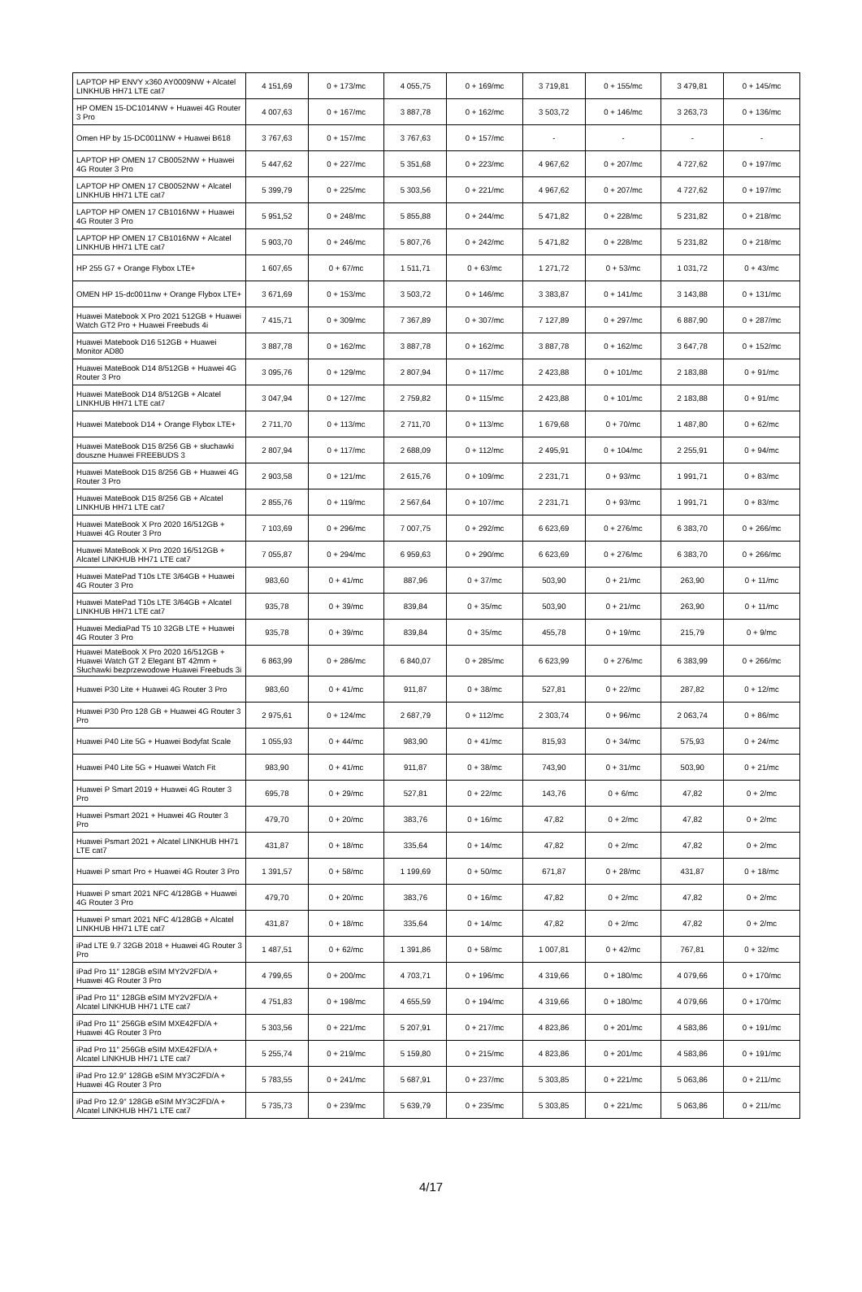| LAPTOP HP ENVY x360 AY0009NW + Alcatel LINKHUB HH71 LTE cat7 | 4 151,69 | 0 + 173/mc | 4 055,75 | 0 + 169/mc | 3 719,81 | 0 + 155/mc | 3 479,81 | 0 + 145/mc |
| HP OMEN 15-DC1014NW + Huawei 4G Router 3 Pro | 4 007,63 | 0 + 167/mc | 3 887,78 | 0 + 162/mc | 3 503,72 | 0 + 146/mc | 3 263,73 | 0 + 136/mc |
| Omen HP by 15-DC0011NW + Huawei B618 | 3 767,63 | 0 + 157/mc | 3 767,63 | 0 + 157/mc | - | - | - | - |
| LAPTOP HP OMEN 17 CB0052NW + Huawei 4G Router 3 Pro | 5 447,62 | 0 + 227/mc | 5 351,68 | 0 + 223/mc | 4 967,62 | 0 + 207/mc | 4 727,62 | 0 + 197/mc |
| LAPTOP HP OMEN 17 CB0052NW + Alcatel LINKHUB HH71 LTE cat7 | 5 399,79 | 0 + 225/mc | 5 303,56 | 0 + 221/mc | 4 967,62 | 0 + 207/mc | 4 727,62 | 0 + 197/mc |
| LAPTOP HP OMEN 17 CB1016NW + Huawei 4G Router 3 Pro | 5 951,52 | 0 + 248/mc | 5 855,88 | 0 + 244/mc | 5 471,82 | 0 + 228/mc | 5 231,82 | 0 + 218/mc |
| LAPTOP HP OMEN 17 CB1016NW + Alcatel LINKHUB HH71 LTE cat7 | 5 903,70 | 0 + 246/mc | 5 807,76 | 0 + 242/mc | 5 471,82 | 0 + 228/mc | 5 231,82 | 0 + 218/mc |
| HP 255 G7 + Orange Flybox LTE+ | 1 607,65 | 0 + 67/mc | 1 511,71 | 0 + 63/mc | 1 271,72 | 0 + 53/mc | 1 031,72 | 0 + 43/mc |
| OMEN HP 15-dc0011nw + Orange Flybox LTE+ | 3 671,69 | 0 + 153/mc | 3 503,72 | 0 + 146/mc | 3 383,87 | 0 + 141/mc | 3 143,88 | 0 + 131/mc |
| Huawei Matebook X Pro 2021 512GB + Huawei Watch GT2 Pro + Huawei Freebuds 4i | 7 415,71 | 0 + 309/mc | 7 367,89 | 0 + 307/mc | 7 127,89 | 0 + 297/mc | 6 887,90 | 0 + 287/mc |
| Huawei Matebook D16 512GB + Huawei Monitor AD80 | 3 887,78 | 0 + 162/mc | 3 887,78 | 0 + 162/mc | 3 887,78 | 0 + 162/mc | 3 647,78 | 0 + 152/mc |
| Huawei MateBook D14 8/512GB + Huawei 4G Router 3 Pro | 3 095,76 | 0 + 129/mc | 2 807,94 | 0 + 117/mc | 2 423,88 | 0 + 101/mc | 2 183,88 | 0 + 91/mc |
| Huawei MateBook D14 8/512GB + Alcatel LINKHUB HH71 LTE cat7 | 3 047,94 | 0 + 127/mc | 2 759,82 | 0 + 115/mc | 2 423,88 | 0 + 101/mc | 2 183,88 | 0 + 91/mc |
| Huawei Matebook D14 + Orange Flybox LTE+ | 2 711,70 | 0 + 113/mc | 2 711,70 | 0 + 113/mc | 1 679,68 | 0 + 70/mc | 1 487,80 | 0 + 62/mc |
| Huawei MateBook D15 8/256 GB + słuchawki douszne Huawei FREEBUDS 3 | 2 807,94 | 0 + 117/mc | 2 688,09 | 0 + 112/mc | 2 495,91 | 0 + 104/mc | 2 255,91 | 0 + 94/mc |
| Huawei MateBook D15 8/256 GB + Huawei 4G Router 3 Pro | 2 903,58 | 0 + 121/mc | 2 615,76 | 0 + 109/mc | 2 231,71 | 0 + 93/mc | 1 991,71 | 0 + 83/mc |
| Huawei MateBook D15 8/256 GB + Alcatel LINKHUB HH71 LTE cat7 | 2 855,76 | 0 + 119/mc | 2 567,64 | 0 + 107/mc | 2 231,71 | 0 + 93/mc | 1 991,71 | 0 + 83/mc |
| Huawei MateBook X Pro 2020 16/512GB + Huawei 4G Router 3 Pro | 7 103,69 | 0 + 296/mc | 7 007,75 | 0 + 292/mc | 6 623,69 | 0 + 276/mc | 6 383,70 | 0 + 266/mc |
| Huawei MateBook X Pro 2020 16/512GB + Alcatel LINKHUB HH71 LTE cat7 | 7 055,87 | 0 + 294/mc | 6 959,63 | 0 + 290/mc | 6 623,69 | 0 + 276/mc | 6 383,70 | 0 + 266/mc |
| Huawei MatePad T10s LTE 3/64GB + Huawei 4G Router 3 Pro | 983,60 | 0 + 41/mc | 887,96 | 0 + 37/mc | 503,90 | 0 + 21/mc | 263,90 | 0 + 11/mc |
| Huawei MatePad T10s LTE 3/64GB + Alcatel LINKHUB HH71 LTE cat7 | 935,78 | 0 + 39/mc | 839,84 | 0 + 35/mc | 503,90 | 0 + 21/mc | 263,90 | 0 + 11/mc |
| Huawei MediaPad T5 10 32GB LTE + Huawei 4G Router 3 Pro | 935,78 | 0 + 39/mc | 839,84 | 0 + 35/mc | 455,78 | 0 + 19/mc | 215,79 | 0 + 9/mc |
| Huawei MateBook X Pro 2020 16/512GB + Huawei Watch GT 2 Elegant BT 42mm + Słuchawki bezprzewodowe Huawei Freebuds 3i | 6 863,99 | 0 + 286/mc | 6 840,07 | 0 + 285/mc | 6 623,99 | 0 + 276/mc | 6 383,99 | 0 + 266/mc |
| Huawei P30 Lite + Huawei 4G Router 3 Pro | 983,60 | 0 + 41/mc | 911,87 | 0 + 38/mc | 527,81 | 0 + 22/mc | 287,82 | 0 + 12/mc |
| Huawei P30 Pro 128 GB + Huawei 4G Router 3 Pro | 2 975,61 | 0 + 124/mc | 2 687,79 | 0 + 112/mc | 2 303,74 | 0 + 96/mc | 2 063,74 | 0 + 86/mc |
| Huawei P40 Lite 5G + Huawei Bodyfat Scale | 1 055,93 | 0 + 44/mc | 983,90 | 0 + 41/mc | 815,93 | 0 + 34/mc | 575,93 | 0 + 24/mc |
| Huawei P40 Lite 5G + Huawei Watch Fit | 983,90 | 0 + 41/mc | 911,87 | 0 + 38/mc | 743,90 | 0 + 31/mc | 503,90 | 0 + 21/mc |
| Huawei P Smart 2019 + Huawei 4G Router 3 Pro | 695,78 | 0 + 29/mc | 527,81 | 0 + 22/mc | 143,76 | 0 + 6/mc | 47,82 | 0 + 2/mc |
| Huawei Psmart 2021 + Huawei 4G Router 3 Pro | 479,70 | 0 + 20/mc | 383,76 | 0 + 16/mc | 47,82 | 0 + 2/mc | 47,82 | 0 + 2/mc |
| Huawei Psmart 2021 + Alcatel LINKHUB HH71 LTE cat7 | 431,87 | 0 + 18/mc | 335,64 | 0 + 14/mc | 47,82 | 0 + 2/mc | 47,82 | 0 + 2/mc |
| Huawei P smart Pro + Huawei 4G Router 3 Pro | 1 391,57 | 0 + 58/mc | 1 199,69 | 0 + 50/mc | 671,87 | 0 + 28/mc | 431,87 | 0 + 18/mc |
| Huawei P smart 2021 NFC 4/128GB + Huawei 4G Router 3 Pro | 479,70 | 0 + 20/mc | 383,76 | 0 + 16/mc | 47,82 | 0 + 2/mc | 47,82 | 0 + 2/mc |
| Huawei P smart 2021 NFC 4/128GB + Alcatel LINKHUB HH71 LTE cat7 | 431,87 | 0 + 18/mc | 335,64 | 0 + 14/mc | 47,82 | 0 + 2/mc | 47,82 | 0 + 2/mc |
| iPad LTE 9.7 32GB 2018 + Huawei 4G Router 3 Pro | 1 487,51 | 0 + 62/mc | 1 391,86 | 0 + 58/mc | 1 007,81 | 0 + 42/mc | 767,81 | 0 + 32/mc |
| iPad Pro 11″ 128GB eSIM MY2V2FD/A + Huawei 4G Router 3 Pro | 4 799,65 | 0 + 200/mc | 4 703,71 | 0 + 196/mc | 4 319,66 | 0 + 180/mc | 4 079,66 | 0 + 170/mc |
| iPad Pro 11″ 128GB eSIM MY2V2FD/A + Alcatel LINKHUB HH71 LTE cat7 | 4 751,83 | 0 + 198/mc | 4 655,59 | 0 + 194/mc | 4 319,66 | 0 + 180/mc | 4 079,66 | 0 + 170/mc |
| iPad Pro 11″ 256GB eSIM MXE42FD/A + Huawei 4G Router 3 Pro | 5 303,56 | 0 + 221/mc | 5 207,91 | 0 + 217/mc | 4 823,86 | 0 + 201/mc | 4 583,86 | 0 + 191/mc |
| iPad Pro 11″ 256GB eSIM MXE42FD/A + Alcatel LINKHUB HH71 LTE cat7 | 5 255,74 | 0 + 219/mc | 5 159,80 | 0 + 215/mc | 4 823,86 | 0 + 201/mc | 4 583,86 | 0 + 191/mc |
| iPad Pro 12.9″ 128GB eSIM MY3C2FD/A + Huawei 4G Router 3 Pro | 5 783,55 | 0 + 241/mc | 5 687,91 | 0 + 237/mc | 5 303,85 | 0 + 221/mc | 5 063,86 | 0 + 211/mc |
| iPad Pro 12.9″ 128GB eSIM MY3C2FD/A + Alcatel LINKHUB HH71 LTE cat7 | 5 735,73 | 0 + 239/mc | 5 639,79 | 0 + 235/mc | 5 303,85 | 0 + 221/mc | 5 063,86 | 0 + 211/mc |
4/17